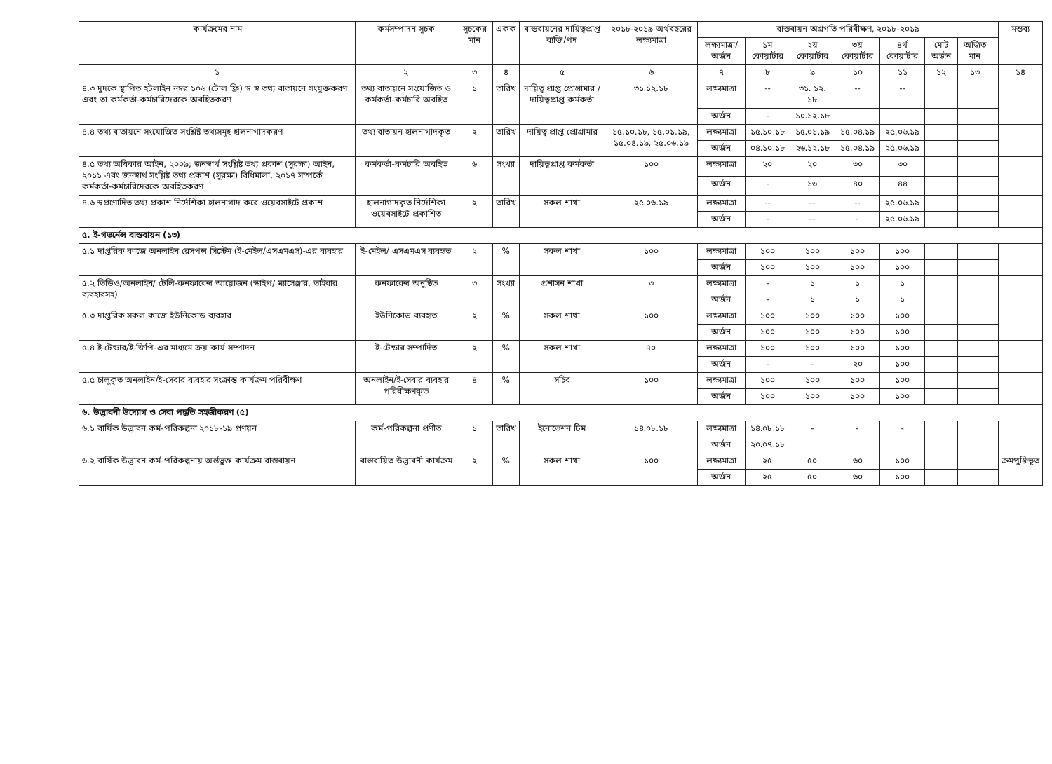| কার্যক্রমের নাম | কর্মসম্পাদন সূচক | সূচকের মান | একক | বাস্তবায়নের দায়িত্বপ্রাপ্ত ব্যক্তি/পদ | ২০১৮-২০১৯ অর্থবছরের লক্ষ্যমাত্রা | বাস্তবায়ন অগ্রগতি পরিবীক্ষণ, ২০১৮-২০১৯ | | | | | | | | মন্তব্য |
| --- | --- | --- | --- | --- | --- | --- | --- | --- | --- | --- | --- | --- | --- | --- |
| | | | | | | লক্ষ্যমাত্রা/ অর্জন | ১ম কোয়ার্টার | ২য় কোয়ার্টার | ৩য় কোয়ার্টার | ৪র্থ কোয়ার্টার | মোট অর্জন | অর্জিত মান | | |
| ১ | ২ | ৩ | ৪ | ৫ | ৬ | ৭ | ৮ | ৯ | ১০ | ১১ | ১২ | ১৩ | | ১৪ |
| ৪.৩ দুদকে স্থাপিত হটলাইন নম্বর ১০৬ (টোল ফ্রি) স্ব স্ব তথ্য বাতায়নে সংযুক্তকরণ এবং তা কর্মকর্তা-কর্মচারিদেরকে অবহিতকরণ | তথ্য বাতায়নে সংযোজিত ও কর্মকর্তা-কর্মচারি অবহিত | ১ | তারিখ | দায়িত্ব প্রাপ্ত প্রোগ্রামার / দায়িত্বপ্রাপ্ত কর্মকর্তা | ৩১.১২.১৮ | লক্ষ্যমাত্রা | -- | ৩১. ১২. ১৮ | -- | -- | | | | |
| | | | | | | অর্জন | - | ১০.১২.১৮ | | | | | | |
| ৪.৪ তথ্য বাতায়নে সংযোজিত সংশ্লিষ্ট তথ্যসমূহ হালনাগাদকরণ | তথ্য বাতায়ন হালনাগাদকৃত | ২ | তারিখ | দায়িত্ব প্রাপ্ত প্রোগ্রামার | ১৫.১০.১৮, ১৫.০১.১৯, ১৫.০৪.১৯, ২৫.০৬.১৯ | লক্ষ্যমাত্রা | ১৫.১০.১৮ | ১৫.০১.১৯ | ১৫.০৪.১৯ | ২৫.০৬.১৯ | | | | |
| | | | | | | অর্জন | ০৪.১০.১৮ | ২৬.১২.১৮ | ১৫.০৪.১৯ | ২৫.০৬.১৯ | | | | |
| ৪.৫ তথ্য অধিকার আইন, ২০০৯; জনস্বার্থ সংশ্লিষ্ট তথ্য প্রকাশ (সুরক্ষা) আইন, ২০১১ এবং জনস্বার্থ সংশ্লিষ্ট তথ্য প্রকাশ (সুরক্ষা) বিধিমালা, ২০১৭ সম্পর্কে কর্মকর্তা-কর্মচারিদেরকে অবহিতকরণ | কর্মকর্তা-কর্মচারি অবহিত | ৬ | সংখ্যা | দায়িত্বপ্রাপ্ত কর্মকর্তা | ১০০ | লক্ষ্যমাত্রা | ২০ | ২০ | ৩০ | ৩০ | | | | |
| | | | | | | অর্জন | - | ১৬ | ৪০ | ৪৪ | | | | |
| ৪.৬ স্বপ্রণোদিত তথ্য প্রকাশ নির্দেশিকা হালনাগাদ করে ওয়েবসাইটে প্রকাশ | হালনাগাদকৃত নির্দেশিকা ওয়েবসাইটে প্রকাশিত | ২ | তারিখ | সকল শাখা | ২৫.০৬.১৯ | লক্ষ্যমাত্রা | -- | -- | -- | ২৫.০৬.১৯ | | | | |
| | | | | | | অর্জন | - | -- | - | ২৫.০৬.১৯ | | | | |
| ৫. ই-গভর্নেন্স বাস্তবায়ন (১৩) | | | | | | | | | | | | | | |
| ৫.১ দাপ্তরিক কাজে অনলাইন রেসপন্স সিস্টেম (ই-মেইল/এসএমএস)-এর ব্যবহার | ই-মেইল/ এসএমএস ব্যবহৃত | ২ | % | সকল শাখা | ১০০ | লক্ষ্যমাত্রা | ১০০ | ১০০ | ১০০ | ১০০ | | | | |
| | | | | | | অর্জন | ১০০ | ১০০ | ১০০ | ১০০ | | | | |
| ৫.২ ভিডিও/অনলাইন/ টেলি-কনফারেন্স আয়োজন (স্কাইপ/ ম্যাসেঞ্জার, ভাইবার ব্যবহারসহ) | কনফারেন্স অনুষ্ঠিত | ৩ | সংখ্যা | প্রশাসন শাখা | ৩ | লক্ষ্যমাত্রা | - | ১ | ১ | ১ | | | | |
| | | | | | | অর্জন | - | ১ | ১ | ১ | | | | |
| ৫.৩ দাপ্তরিক সকল কাজে ইউনিকোড ব্যবহার | ইউনিকোড ব্যবহৃত | ২ | % | সকল শাখা | ১০০ | লক্ষ্যমাত্রা | ১০০ | ১০০ | ১০০ | ১০০ | | | | |
| | | | | | | অর্জন | ১০০ | ১০০ | ১০০ | ১০০ | | | | |
| ৫.৪ ই-টেন্ডার/ই-জিপি-এর মাধ্যমে ক্রয় কার্য সম্পাদন | ই-টেন্ডার সম্পাদিত | ২ | % | সকল শাখা | ৭০ | লক্ষ্যমাত্রা | ১০০ | ১০০ | ১০০ | ১০০ | | | | |
| | | | | | | অর্জন | - | - | ২০ | ১০০ | | | | |
| ৫.৫ চালুকৃত অনলাইন/ই-সেবার ব্যবহার সংক্রান্ত কার্যক্রম পরিবীক্ষণ | অনলাইন/ই-সেবার ব্যবহার পরিবীক্ষণকৃত | ৪ | % | সচিব | ১০০ | লক্ষ্যমাত্রা | ১০০ | ১০০ | ১০০ | ১০০ | | | | |
| | | | | | | অর্জন | ১০০ | ১০০ | ১০০ | ১০০ | | | | |
| ৬. উদ্ভাবনী উদ্যোগ ও সেবা পদ্ধতি সহজীকরণ (৫) | | | | | | | | | | | | | | |
| ৬.১ বার্ষিক উদ্ভাবন কর্ম-পরিকল্পনা ২০১৮-১৯ প্রণয়ন | কর্ম-পরিকল্পনা প্রণীত | ১ | তারিখ | ইনোভেশন টিম | ১৪.০৮.১৮ | লক্ষ্যমাত্রা | ১৪.০৮.১৮ | - | - | - | | | | |
| | | | | | | অর্জন | ২০.০৭.১৮ | | | | | | | |
| ৬.২ বার্ষিক উদ্ভাবন কর্ম-পরিকল্পনায় অর্ন্তভুক্ত কার্যক্রম বাস্তবায়ন | বাস্তবায়িত উদ্ভাবনী কার্যক্রম | ২ | % | সকল শাখা | ১০০ | লক্ষ্যমাত্রা | ২৫ | ৫০ | ৬০ | ১০০ | | | | ক্রমপুঞ্জিভূত |
| | | | | | | অর্জন | ২৫ | ৫০ | ৬০ | ১০০ | | | | |